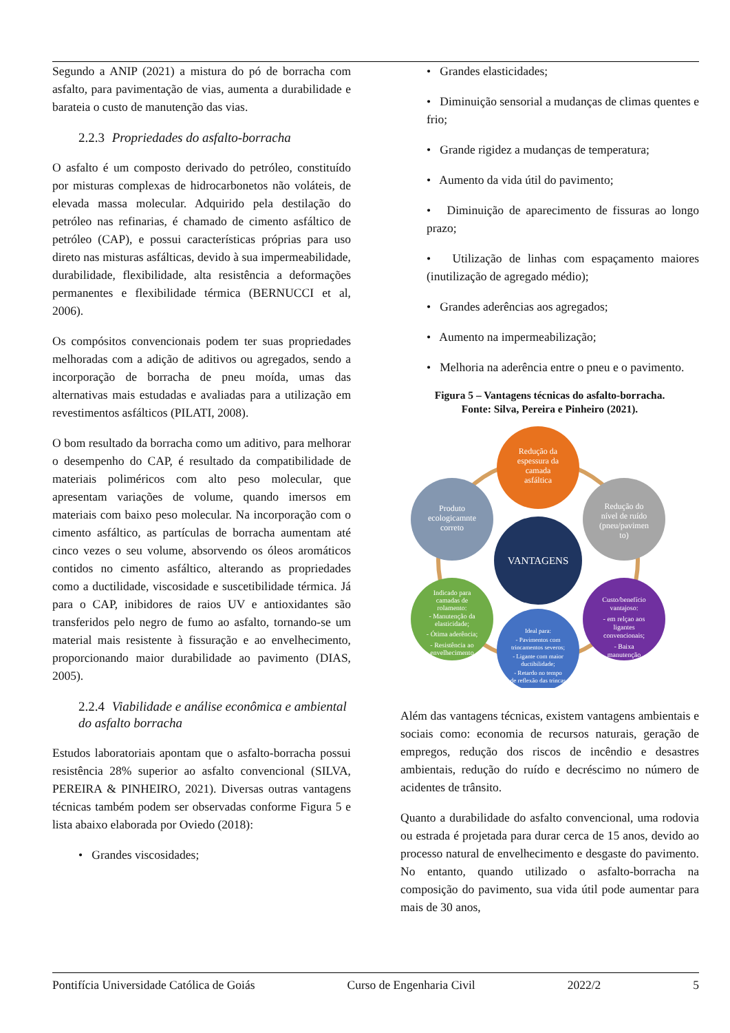Segundo a ANIP (2021) a mistura do pó de borracha com asfalto, para pavimentação de vias, aumenta a durabilidade e barateia o custo de manutenção das vias.
2.2.3 Propriedades do asfalto-borracha
O asfalto é um composto derivado do petróleo, constituído por misturas complexas de hidrocarbonetos não voláteis, de elevada massa molecular. Adquirido pela destilação do petróleo nas refinarias, é chamado de cimento asfáltico de petróleo (CAP), e possui características próprias para uso direto nas misturas asfálticas, devido à sua impermeabilidade, durabilidade, flexibilidade, alta resistência a deformações permanentes e flexibilidade térmica (BERNUCCI et al, 2006).
Os compósitos convencionais podem ter suas propriedades melhoradas com a adição de aditivos ou agregados, sendo a incorporação de borracha de pneu moída, umas das alternativas mais estudadas e avaliadas para a utilização em revestimentos asfálticos (PILATI, 2008).
O bom resultado da borracha como um aditivo, para melhorar o desempenho do CAP, é resultado da compatibilidade de materiais poliméricos com alto peso molecular, que apresentam variações de volume, quando imersos em materiais com baixo peso molecular. Na incorporação com o cimento asfáltico, as partículas de borracha aumentam até cinco vezes o seu volume, absorvendo os óleos aromáticos contidos no cimento asfáltico, alterando as propriedades como a ductilidade, viscosidade e suscetibilidade térmica. Já para o CAP, inibidores de raios UV e antioxidantes são transferidos pelo negro de fumo ao asfalto, tornando-se um material mais resistente à fissuração e ao envelhecimento, proporcionando maior durabilidade ao pavimento (DIAS, 2005).
2.2.4 Viabilidade e análise econômica e ambiental do asfalto borracha
Estudos laboratoriais apontam que o asfalto-borracha possui resistência 28% superior ao asfalto convencional (SILVA, PEREIRA & PINHEIRO, 2021). Diversas outras vantagens técnicas também podem ser observadas conforme Figura 5 e lista abaixo elaborada por Oviedo (2018):
• Grandes viscosidades;
• Grandes elasticidades;
• Diminuição sensorial a mudanças de climas quentes e frio;
• Grande rigidez a mudanças de temperatura;
• Aumento da vida útil do pavimento;
• Diminuição de aparecimento de fissuras ao longo prazo;
• Utilização de linhas com espaçamento maiores (inutilização de agregado médio);
• Grandes aderências aos agregados;
• Aumento na impermeabilização;
• Melhoria na aderência entre o pneu e o pavimento.
Figura 5 – Vantagens técnicas do asfalto-borracha.
Fonte: Silva, Pereira e Pinheiro (2021).
VANTAGENS
Redução da
espessura da
camada
asfáltica
Redução do
nível de ruído
(pneu/pavimen
to)
Custo/benefício
vantajoso:
- em relçao aos
ligantes
convencionais;
- Baixa
manutenção
Ideal para:
- Pavimentos com
trincamentos severos;
- Ligante com maior
ductibilidade;
- Retardo no tempo
de reflexão das trincas
Indicado para
camadas de
rolamento:
- Manutenção da
elasticidade;
- Ótima aderência;
- Resistência ao
envelhecimento
Produto
ecologicamnte
correto
Além das vantagens técnicas, existem vantagens ambientais e sociais como: economia de recursos naturais, geração de empregos, redução dos riscos de incêndio e desastres ambientais, redução do ruído e decréscimo no número de acidentes de trânsito.
Quanto a durabilidade do asfalto convencional, uma rodovia ou estrada é projetada para durar cerca de 15 anos, devido ao processo natural de envelhecimento e desgaste do pavimento. No entanto, quando utilizado o asfalto-borracha na composição do pavimento, sua vida útil pode aumentar para mais de 30 anos,
Pontifícia Universidade Católica de Goiás Curso de Engenharia Civil 2022/2 5